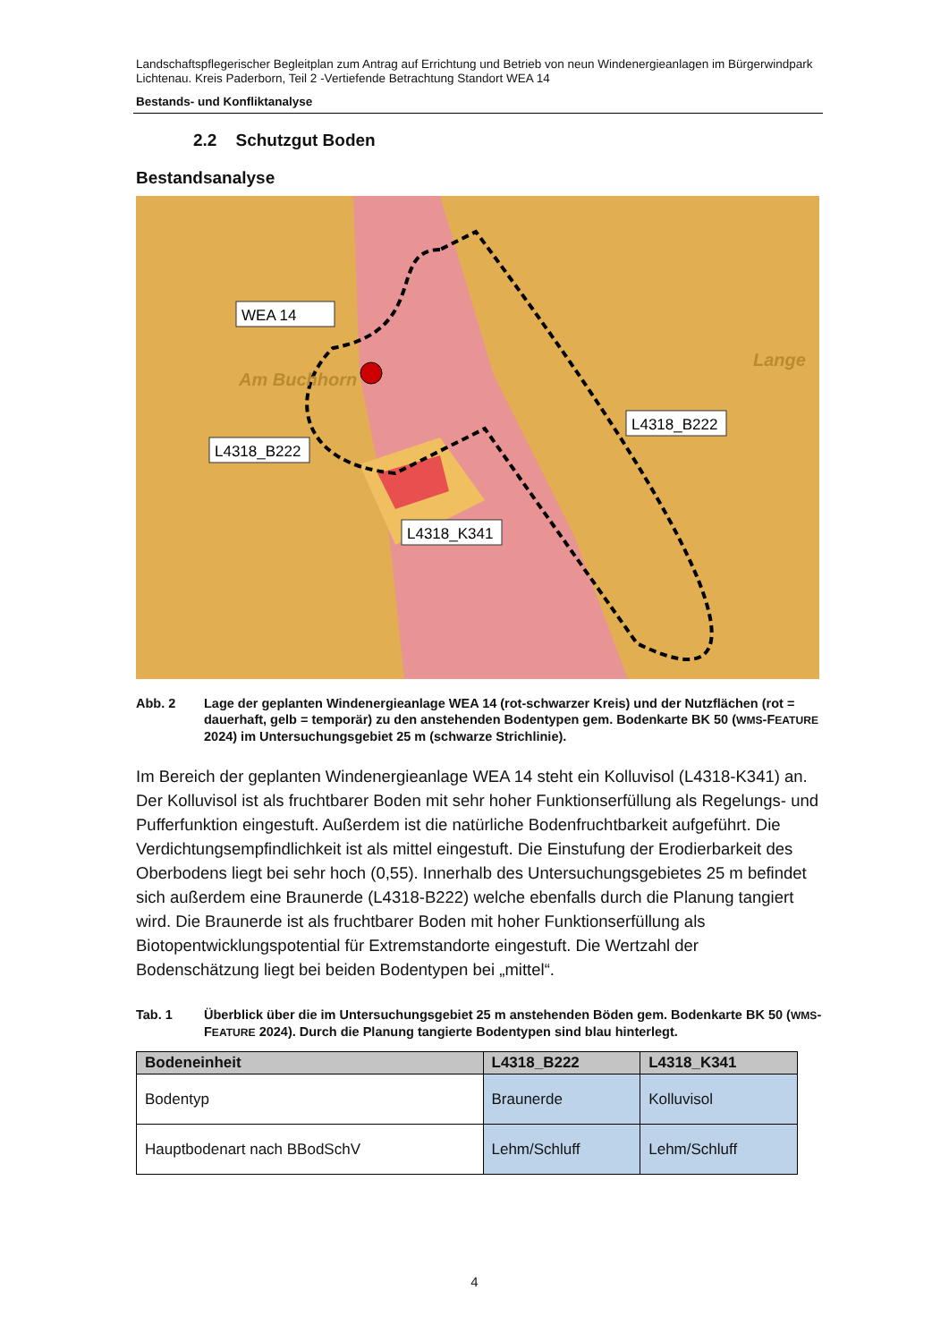Landschaftspflegerischer Begleitplan zum Antrag auf Errichtung und Betrieb von neun Windenergieanlagen im Bürgerwindpark Lichtenau. Kreis Paderborn, Teil 2 -Vertiefende Betrachtung Standort WEA 14
Bestands- und Konfliktanalyse
2.2 Schutzgut Boden
Bestandsanalyse
WEA 14
Am Buchhorn
Lange
L4318_B222
L4318_B222
L4318_K341
Abb. 2 Lage der geplanten Windenergieanlage WEA 14 (rot-schwarzer Kreis) und der Nutzflächen (rot = dauerhaft, gelb = temporär) zu den anstehenden Bodentypen gem. Bodenkarte BK 50 (WMS-FEATURE 2024) im Untersuchungsgebiet 25 m (schwarze Strichlinie).
Im Bereich der geplanten Windenergieanlage WEA 14 steht ein Kolluvisol (L4318-K341) an. Der Kolluvisol ist als fruchtbarer Boden mit sehr hoher Funktionserfüllung als Regelungs- und Pufferfunktion eingestuft. Außerdem ist die natürliche Bodenfruchtbarkeit aufgeführt. Die Verdichtungsempfindlichkeit ist als mittel eingestuft. Die Einstufung der Erodierbarkeit des Oberbodens liegt bei sehr hoch (0,55). Innerhalb des Untersuchungsgebietes 25 m befindet sich außerdem eine Braunerde (L4318-B222) welche ebenfalls durch die Planung tangiert wird. Die Braunerde ist als fruchtbarer Boden mit hoher Funktionserfüllung als Biotopentwicklungspotential für Extremstandorte eingestuft. Die Wertzahl der Bodenschätzung liegt bei beiden Bodentypen bei „mittel“.
Tab. 1 Überblick über die im Untersuchungsgebiet 25 m anstehenden Böden gem. Bodenkarte BK 50 (WMS-FEATURE 2024). Durch die Planung tangierte Bodentypen sind blau hinterlegt.
| Bodeneinheit | L4318_B222 | L4318_K341 |
| --- | --- | --- |
| Bodentyp | Braunerde | Kolluvisol |
| Hauptbodenart nach BBodSchV | Lehm/Schluff | Lehm/Schluff |
4